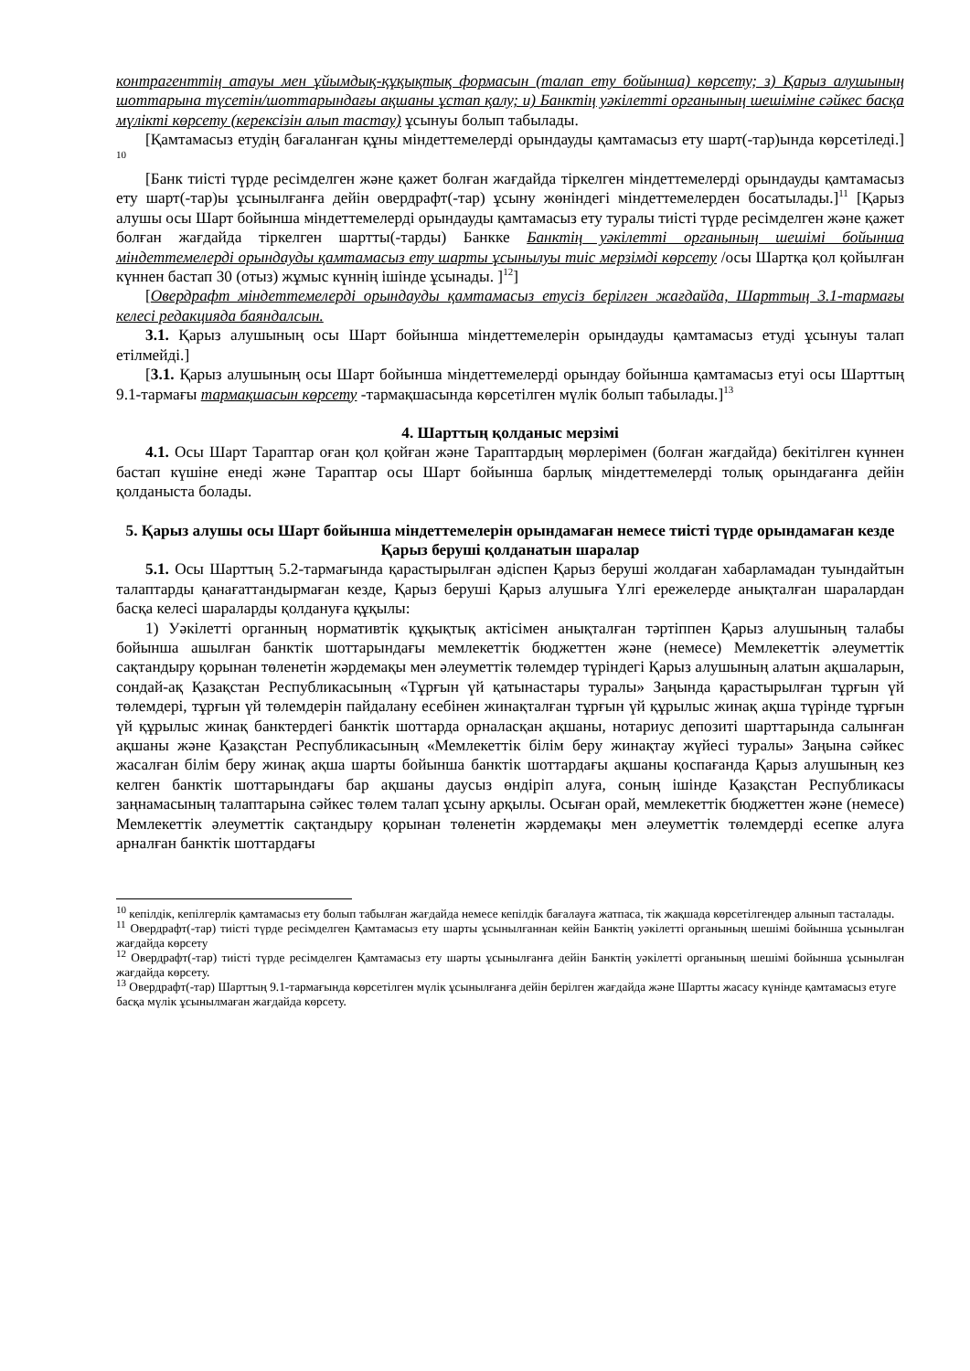контрагенттің атауы мен ұйымдық-құқықтық формасын (талап ету бойынша) көрсету; з) Қарыз алушының шоттарына түсетін/шоттарындағы ақшаны ұстап қалу; и) Банктің уәкілетті органының шешіміне сәйкес басқа мүлікті көрсету (керексізін алып тастау) ұсынуы болып табылады.
[Қамтамасыз етудің бағаланған құны міндеттемелерді орындауды қамтамасыз ету шарт(-тар)ында көрсетіледі.] <sup>10</sup>
[Банк тиісті түрде ресімделген және қажет болған жағдайда тіркелген міндеттемелерді орындауды қамтамасыз ету шарт(-тар)ы ұсынылғанға дейін овердрафт(-тар) ұсыну жөніндегі міндеттемелерден босатылады.]<sup>11</sup> [Қарыз алушы осы Шарт бойынша міндеттемелерді орындауды қамтамасыз ету туралы тиісті түрде ресімделген және қажет болған жағдайда тіркелген шартты(-тарды) Банкке Банктің уәкілетті органының шешімі бойынша міндеттемелерді орындауды қамтамасыз ету шарты ұсынылуы тиіс мерзімді көрсету /осы Шартқа қол қойылған күннен бастап 30 (отыз) жұмыс күннің ішінде ұсынады. ]<sup>12</sup>]
[Овердрафт міндеттемелерді орындауды қамтамасыз етусіз берілген жағдайда, Шарттың 3.1-тармағы келесі редакцияда баяндалсын.
3.1. Қарыз алушының осы Шарт бойынша міндеттемелерін орындауды қамтамасыз етуді ұсынуы талап етілмейді.]
[3.1. Қарыз алушының осы Шарт бойынша міндеттемелерді орындау бойынша қамтамасыз етуі осы Шарттың 9.1-тармағы тармақшасын көрсету -тармақшасында көрсетілген мүлік болып табылады.]<sup>13</sup>
4. Шарттың қолданыс мерзімі
4.1. Осы Шарт Тараптар оған қол қойған және Тараптардың мөрлерімен (болған жағдайда) бекітілген күннен бастап күшіне енеді және Тараптар осы Шарт бойынша барлық міндеттемелерді толық орындағанға дейін қолданыста болады.
5. Қарыз алушы осы Шарт бойынша міндеттемелерін орындамаған немесе тиісті түрде орындамаған кезде Қарыз беруші қолданатын шаралар
5.1. Осы Шарттың 5.2-тармағында қарастырылған әдіспен Қарыз беруші жолдаған хабарламадан туындайтын талаптарды қанағаттандырмаған кезде, Қарыз беруші Қарыз алушыға Үлгі ережелерде анықталған шаралардан басқа келесі шараларды қолдануға құқылы:
1) Уәкілетті органның нормативтік құқықтық актісімен анықталған тәртіппен Қарыз алушының талабы бойынша ашылған банктік шоттарындағы мемлекеттік бюджеттен және (немесе) Мемлекеттік әлеуметтік сақтандыру қорынан төленетін жәрдемақы мен әлеуметтік төлемдер түріндегі Қарыз алушының алатын ақшаларын, сондай-ақ Қазақстан Республикасының «Тұрғын үй қатынастары туралы» Заңында қарастырылған тұрғын үй төлемдері, тұрғын үй төлемдерін пайдалану есебінен жинақталған тұрғын үй құрылыс жинақ ақша түрінде тұрғын үй құрылыс жинақ банктердегі банктік шоттарда орналасқан ақшаны, нотариус депозиті шарттарында салынған ақшаны және Қазақстан Республикасының «Мемлекеттік білім беру жинақтау жүйесі туралы» Заңына сәйкес жасалған білім беру жинақ ақша шарты бойынша банктік шоттардағы ақшаны қоспағанда Қарыз алушының кез келген банктік шоттарындағы бар ақшаны даусыз өндіріп алуға, соның ішінде Қазақстан Республикасы заңнамасының талаптарына сәйкес төлем талап ұсыну арқылы. Осыған орай, мемлекеттік бюджеттен және (немесе) Мемлекеттік әлеуметтік сақтандыру қорынан төленетін жәрдемақы мен әлеуметтік төлемдерді есепке алуға арналған банктік шоттардағы
<sup>10</sup> кепілдік, кепілгерлік қамтамасыз ету болып табылған жағдайда немесе кепілдік бағалауға жатпаса, тік жақшада көрсетілгендер алынып тасталады.
<sup>11</sup> Овердрафт(-тар) тиісті түрде ресімделген Қамтамасыз ету шарты ұсынылғаннан кейін Банктің уәкілетті органының шешімі бойынша ұсынылған жағдайда көрсету
<sup>12</sup> Овердрафт(-тар) тиісті түрде ресімделген Қамтамасыз ету шарты ұсынылғанға дейін Банктің уәкілетті органының шешімі бойынша ұсынылған жағдайда көрсету.
<sup>13</sup> Овердрафт(-тар) Шарттың 9.1-тармағында көрсетілген мүлік ұсынылғанға дейін берілген жағдайда және Шартты жасасу күнінде қамтамасыз етуге басқа мүлік ұсынылмаған жағдайда көрсету.